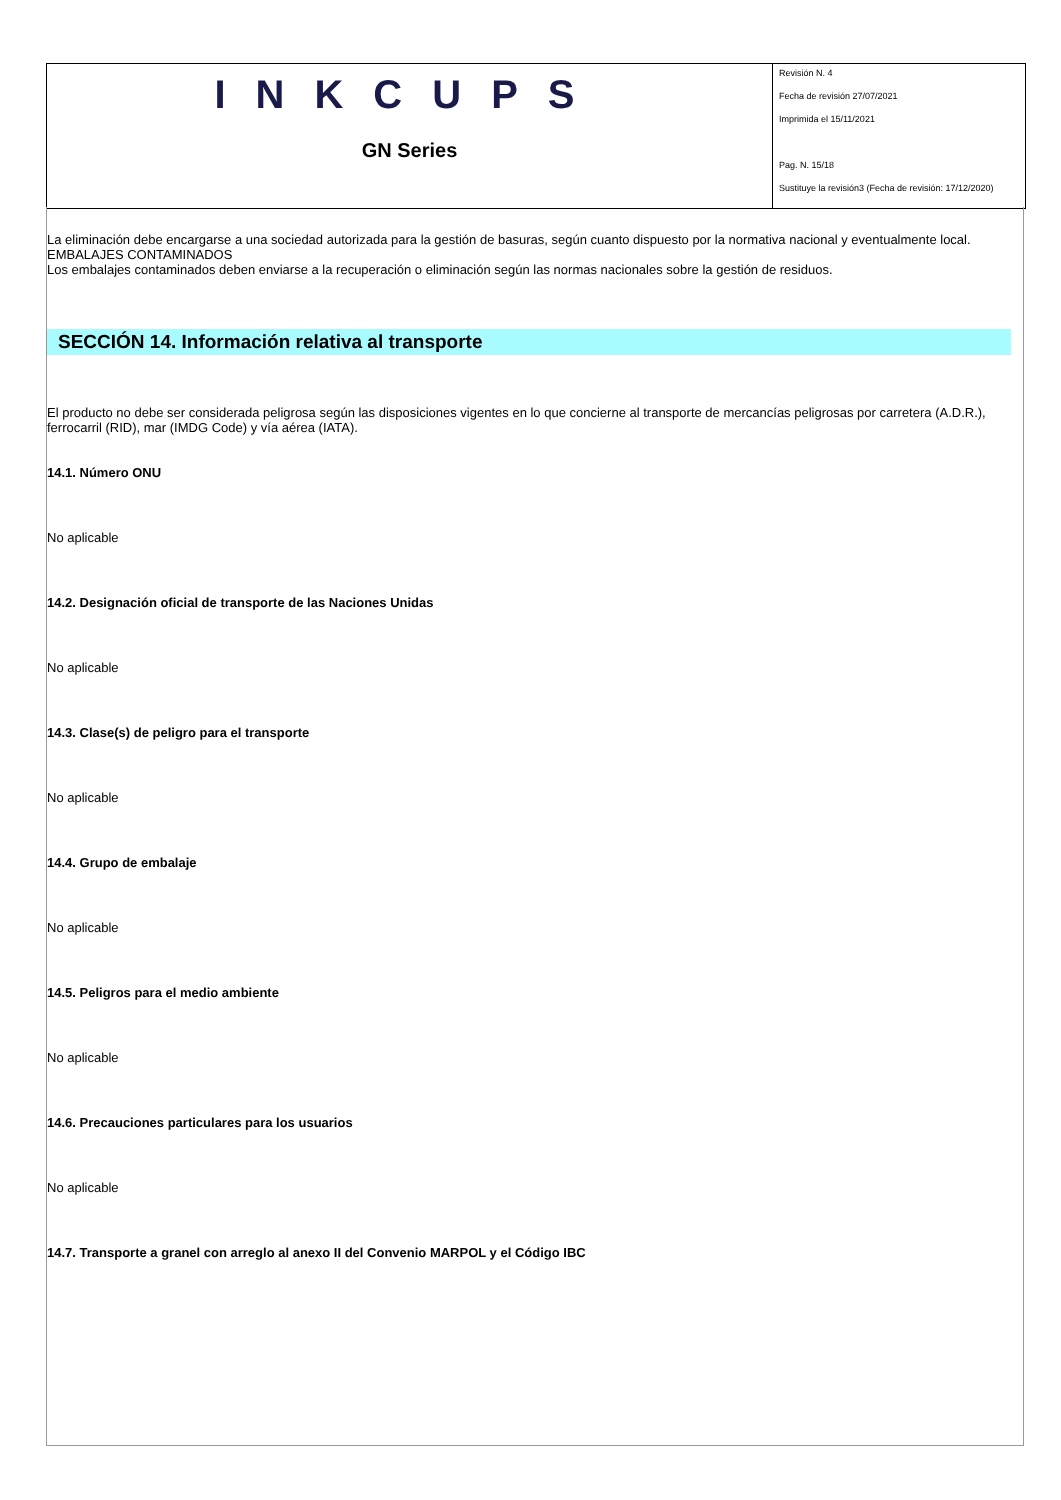INKCUPS
GN Series
Revisión N. 4
Fecha de revisión 27/07/2021
Imprimida el 15/11/2021
Pag. N. 15/18
Sustituye la revisión3 (Fecha de revisión: 17/12/2020)
La eliminación debe encargarse a una sociedad autorizada para la gestión de basuras, según cuanto dispuesto por la normativa nacional y eventualmente local.
EMBALAJES CONTAMINADOS
Los embalajes contaminados deben enviarse a la recuperación o eliminación según las normas nacionales sobre la gestión de residuos.
SECCIÓN 14. Información relativa al transporte
El producto no debe ser considerada peligrosa según las disposiciones vigentes en lo que concierne al transporte de mercancías peligrosas por carretera (A.D.R.), ferrocarril (RID), mar (IMDG Code) y vía aérea (IATA).
14.1. Número ONU
No aplicable
14.2. Designación oficial de transporte de las Naciones Unidas
No aplicable
14.3. Clase(s) de peligro para el transporte
No aplicable
14.4. Grupo de embalaje
No aplicable
14.5. Peligros para el medio ambiente
No aplicable
14.6. Precauciones particulares para los usuarios
No aplicable
14.7. Transporte a granel con arreglo al anexo II del Convenio MARPOL y el Código IBC